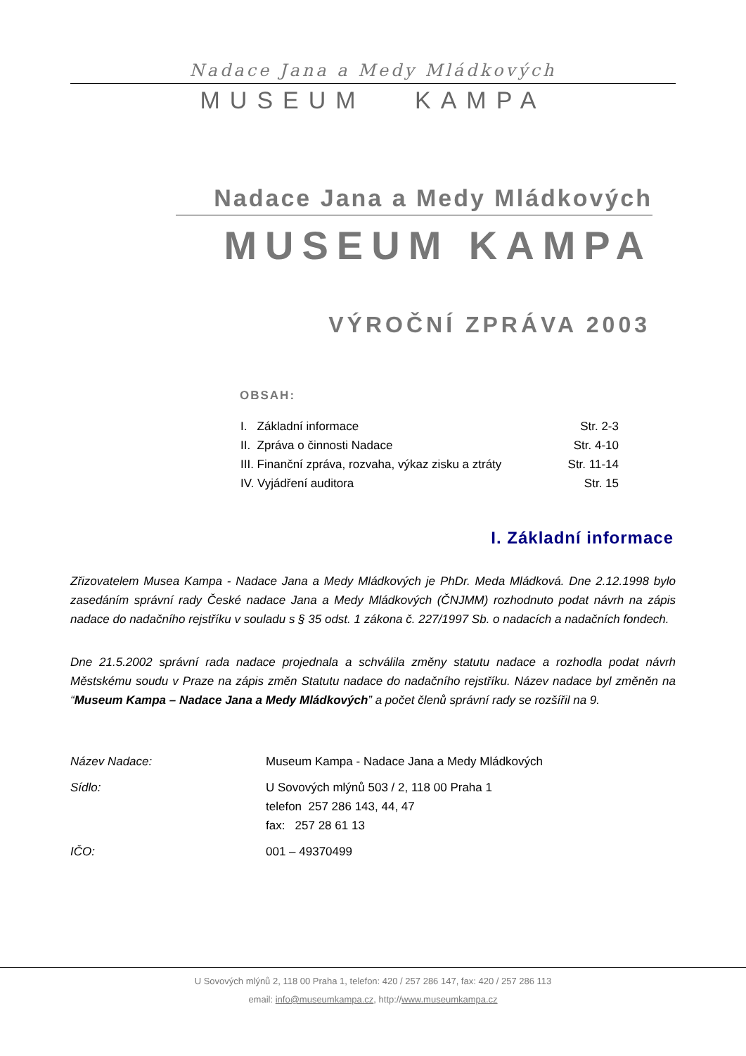Nadace Jana a Medy Mládkových
MUSEUM KAMPA
Nadace Jana a Medy Mládkových
MUSEUM KAMPA
VÝROČNÍ ZPRÁVA 2003
OBSAH:
| I. Základní informace | Str. 2-3 |
| II. Zpráva o činnosti Nadace | Str. 4-10 |
| III. Finanční zpráva, rozvaha, výkaz zisku a ztráty | Str. 11-14 |
| IV. Vyjádření auditora | Str. 15 |
I. Základní informace
Zřizovatelem Musea Kampa - Nadace Jana a Medy Mládkových je PhDr. Meda Mládková. Dne 2.12.1998 bylo zasedáním správní rady České nadace Jana a Medy Mládkových (ČNJMM) rozhodnuto podat návrh na zápis nadace do nadačního rejstříku v souladu s § 35 odst. 1 zákona č. 227/1997 Sb. o nadacích a nadačních fondech.
Dne 21.5.2002 správní rada nadace projednala a schválila změny statutu nadace a rozhodla podat návrh Městskému soudu v Praze na zápis změn Statutu nadace do nadačního rejstříku. Název nadace byl změněn na “Museum Kampa – Nadace Jana a Medy Mládkových” a počet členů správní rady se rozšířil na 9.
| Název Nadace: | Museum Kampa - Nadace Jana a Medy Mládkových |
| Sídlo: | U Sovových mlýnů 503 / 2, 118 00 Praha 1 telefon 257 286 143, 44, 47 fax: 257 28 61 13 |
| IČO: | 001 – 49370499 |
U Sovových mlýnů 2, 118 00 Praha 1, telefon: 420 / 257 286 147, fax: 420 / 257 286 113
email: info@museumkampa.cz, http://www.museumkampa.cz